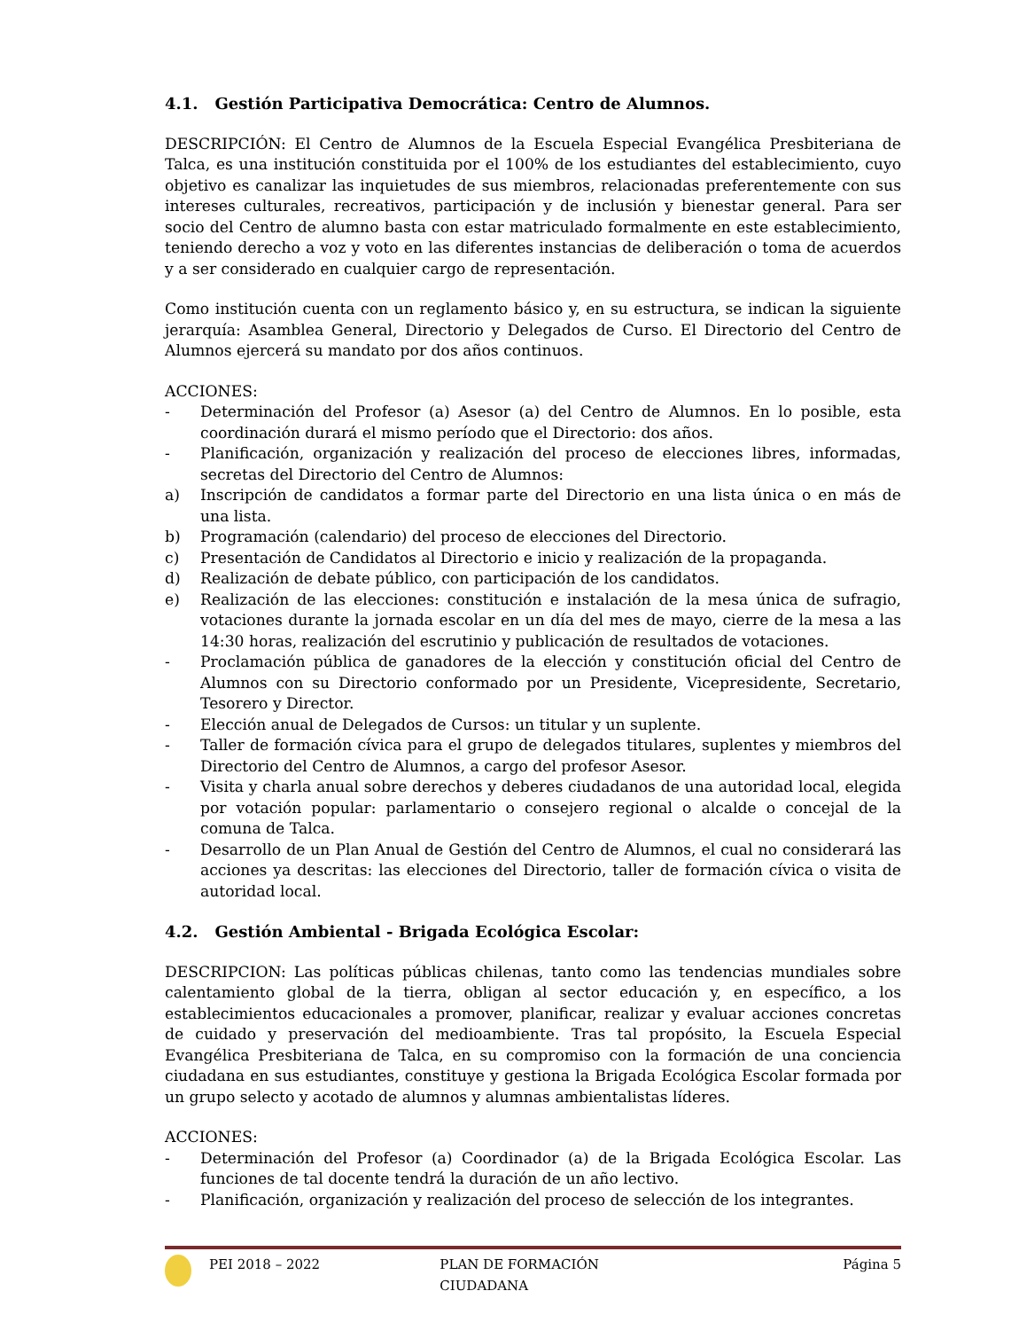4.1. Gestión Participativa Democrática: Centro de Alumnos.
DESCRIPCIÓN: El Centro de Alumnos de la Escuela Especial Evangélica Presbiteriana de Talca, es una institución constituida por el 100% de los estudiantes del establecimiento, cuyo objetivo es canalizar las inquietudes de sus miembros, relacionadas preferentemente con sus intereses culturales, recreativos, participación y de inclusión y bienestar general. Para ser socio del Centro de alumno basta con estar matriculado formalmente en este establecimiento, teniendo derecho a voz y voto en las diferentes instancias de deliberación o toma de acuerdos y a ser considerado en cualquier cargo de representación.
Como institución cuenta con un reglamento básico y, en su estructura, se indican la siguiente jerarquía: Asamblea General, Directorio y Delegados de Curso. El Directorio del Centro de Alumnos ejercerá su mandato por dos años continuos.
ACCIONES:
- Determinación del Profesor (a) Asesor (a) del Centro de Alumnos. En lo posible, esta coordinación durará el mismo período que el Directorio: dos años.
- Planificación, organización y realización del proceso de elecciones libres, informadas, secretas del Directorio del Centro de Alumnos:
a) Inscripción de candidatos a formar parte del Directorio en una lista única o en más de una lista.
b) Programación (calendario) del proceso de elecciones del Directorio.
c) Presentación de Candidatos al Directorio e inicio y realización de la propaganda.
d) Realización de debate público, con participación de los candidatos.
e) Realización de las elecciones: constitución e instalación de la mesa única de sufragio, votaciones durante la jornada escolar en un día del mes de mayo, cierre de la mesa a las 14:30 horas, realización del escrutinio y publicación de resultados de votaciones.
- Proclamación pública de ganadores de la elección y constitución oficial del Centro de Alumnos con su Directorio conformado por un Presidente, Vicepresidente, Secretario, Tesorero y Director.
- Elección anual de Delegados de Cursos: un titular y un suplente.
- Taller de formación cívica para el grupo de delegados titulares, suplentes y miembros del Directorio del Centro de Alumnos, a cargo del profesor Asesor.
- Visita y charla anual sobre derechos y deberes ciudadanos de una autoridad local, elegida por votación popular: parlamentario o consejero regional o alcalde o concejal de la comuna de Talca.
- Desarrollo de un Plan Anual de Gestión del Centro de Alumnos, el cual no considerará las acciones ya descritas: las elecciones del Directorio, taller de formación cívica o visita de autoridad local.
4.2. Gestión Ambiental - Brigada Ecológica Escolar:
DESCRIPCION: Las políticas públicas chilenas, tanto como las tendencias mundiales sobre calentamiento global de la tierra, obligan al sector educación y, en específico, a los establecimientos educacionales a promover, planificar, realizar y evaluar acciones concretas de cuidado y preservación del medioambiente. Tras tal propósito, la Escuela Especial Evangélica Presbiteriana de Talca, en su compromiso con la formación de una conciencia ciudadana en sus estudiantes, constituye y gestiona la Brigada Ecológica Escolar formada por un grupo selecto y acotado de alumnos y alumnas ambientalistas líderes.
ACCIONES:
- Determinación del Profesor (a) Coordinador (a) de la Brigada Ecológica Escolar. Las funciones de tal docente tendrá la duración de un año lectivo.
- Planificación, organización y realización del proceso de selección de los integrantes.
PEI 2018 – 2022 PLAN DE FORMACIÓN CIUDADANA Página 5